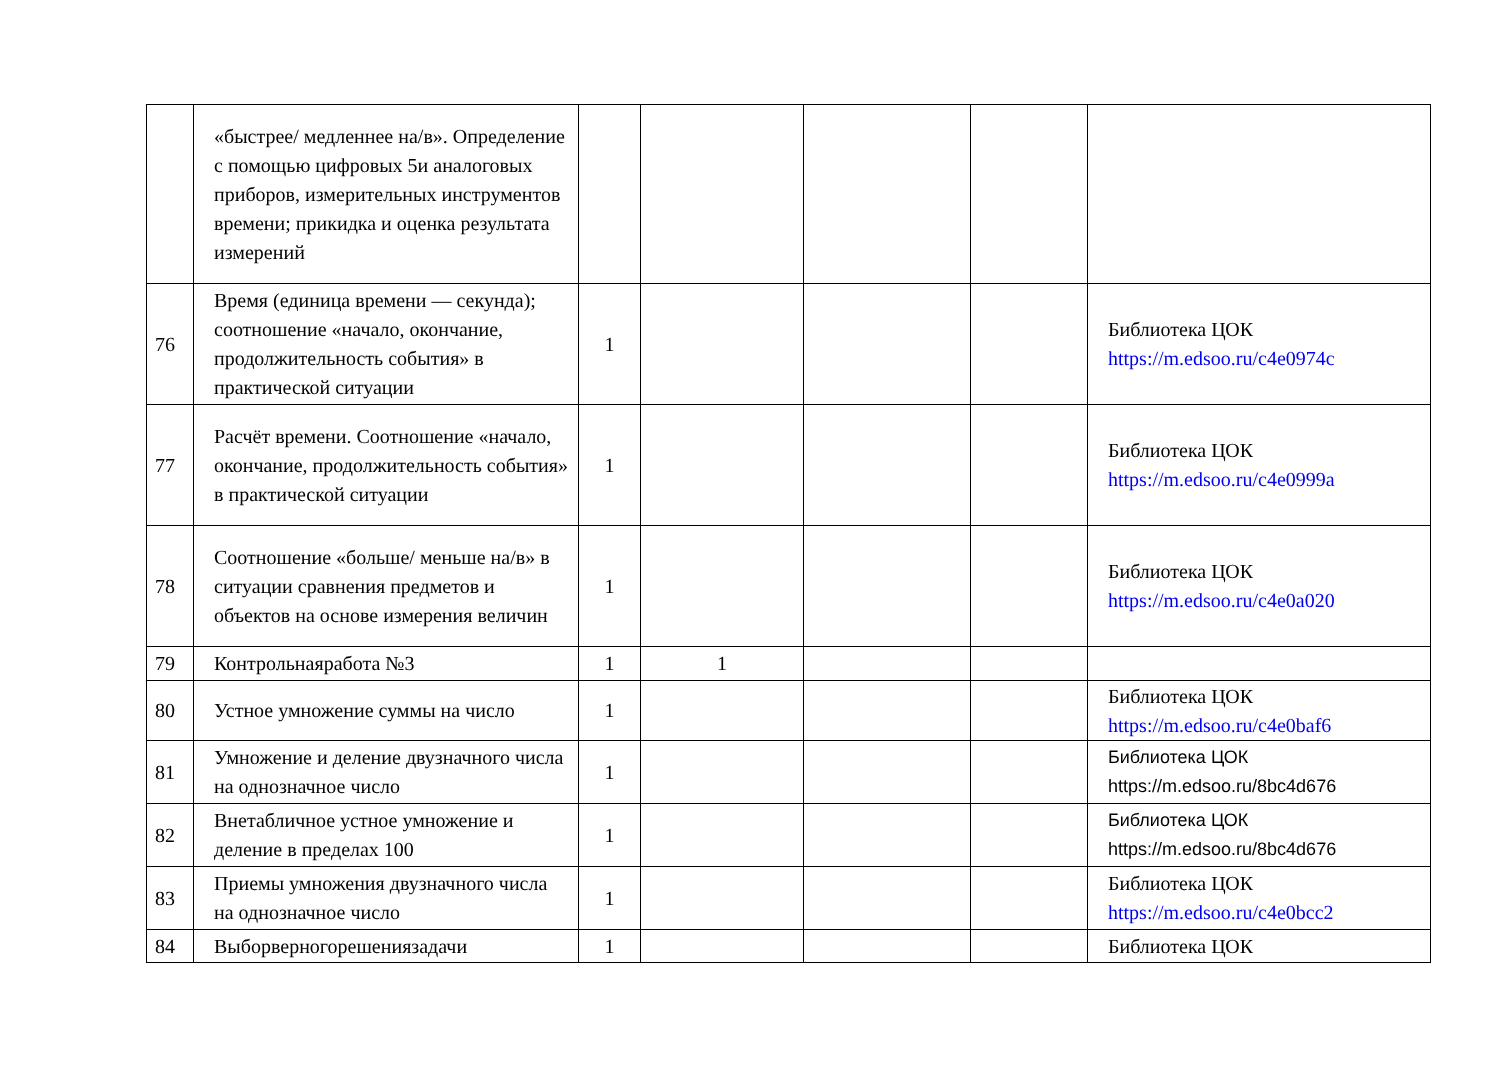| | «быстрее/ медленнее на/в». Определение с помощью цифровых 5и аналоговых приборов, измерительных инструментов времени; прикидка и оценка результата измерений | | | | | |
| 76 | Время (единица времени — секунда); соотношение «начало, окончание, продолжительность события» в практической ситуации | 1 | | | | Библиотека ЦОК https://m.edsoo.ru/c4e0974c |
| 77 | Расчёт времени. Соотношение «начало, окончание, продолжительность события» в практической ситуации | 1 | | | | Библиотека ЦОК https://m.edsoo.ru/c4e0999a |
| 78 | Соотношение «больше/ меньше на/в» в ситуации сравнения предметов и объектов на основе измерения величин | 1 | | | | Библиотека ЦОК https://m.edsoo.ru/c4e0a020 |
| 79 | Контрольнаяработа №3 | 1 | 1 | | | |
| 80 | Устное умножение суммы на число | 1 | | | | Библиотека ЦОК https://m.edsoo.ru/c4e0baf6 |
| 81 | Умножение и деление двузначного числа на однозначное число | 1 | | | | Библиотека ЦОК https://m.edsoo.ru/8bc4d676 |
| 82 | Внетабличное устное умножение и деление в пределах 100 | 1 | | | | Библиотека ЦОК https://m.edsoo.ru/8bc4d676 |
| 83 | Приемы умножения двузначного числа на однозначное число | 1 | | | | Библиотека ЦОК https://m.edsoo.ru/c4e0bcc2 |
| 84 | Выборверногорешениязадачи | 1 | | | | Библиотека ЦОК |